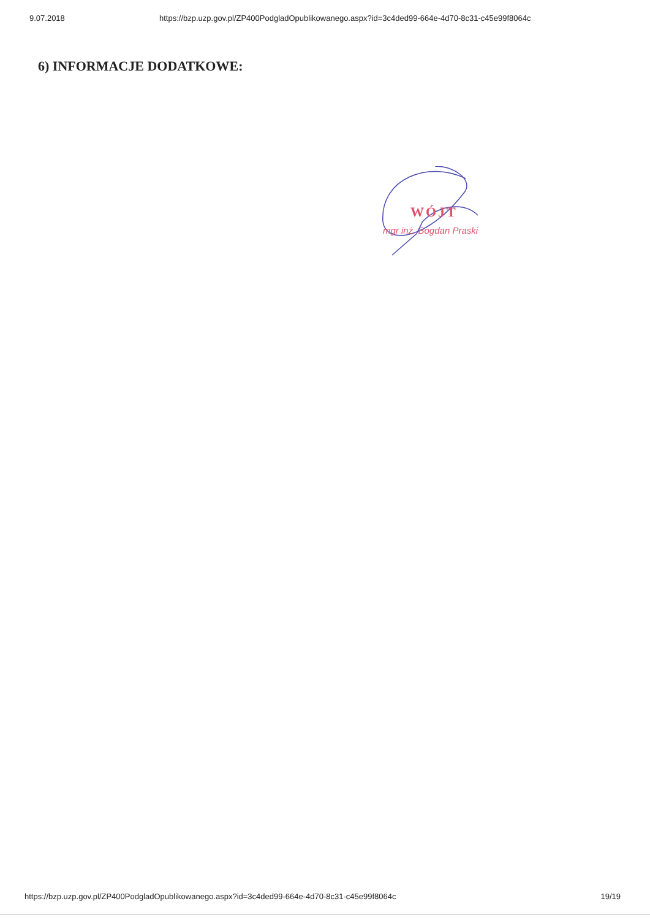9.07.2018 https://bzp.uzp.gov.pl/ZP400PodgladOpublikowanego.aspx?id=3c4ded99-664e-4d70-8c31-c45e99f8064c
6) INFORMACJE DODATKOWE:
WÓJT
mgr inż. Bogdan Praski
https://bzp.uzp.gov.pl/ZP400PodgladOpublikowanego.aspx?id=3c4ded99-664e-4d70-8c31-c45e99f8064c 19/19